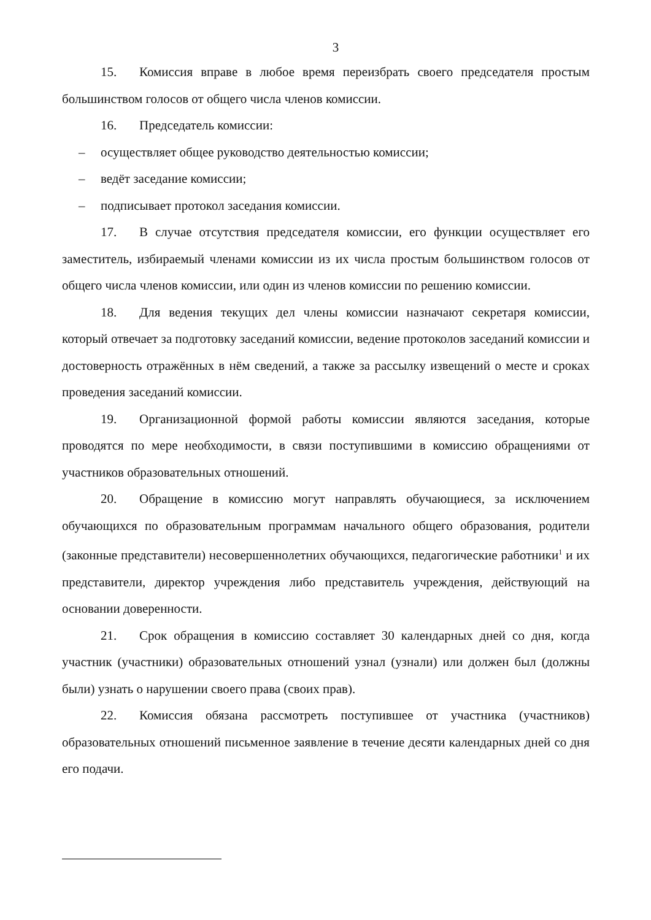3
15. Комиссия вправе в любое время переизбрать своего председателя простым большинством голосов от общего числа членов комиссии.
16. Председатель комиссии:
– осуществляет общее руководство деятельностью комиссии;
– ведёт заседание комиссии;
– подписывает протокол заседания комиссии.
17. В случае отсутствия председателя комиссии, его функции осуществляет его заместитель, избираемый членами комиссии из их числа простым большинством голосов от общего числа членов комиссии, или один из членов комиссии по решению комиссии.
18. Для ведения текущих дел члены комиссии назначают секретаря комиссии, который отвечает за подготовку заседаний комиссии, ведение протоколов заседаний комиссии и достоверность отражённых в нём сведений, а также за рассылку извещений о месте и сроках проведения заседаний комиссии.
19. Организационной формой работы комиссии являются заседания, которые проводятся по мере необходимости, в связи поступившими в комиссию обращениями от участников образовательных отношений.
20. Обращение в комиссию могут направлять обучающиеся, за исключением обучающихся по образовательным программам начального общего образования, родители (законные представители) несовершеннолетних обучающихся, педагогические работники<sup>1</sup> и их представители, директор учреждения либо представитель учреждения, действующий на основании доверенности.
21. Срок обращения в комиссию составляет 30 календарных дней со дня, когда участник (участники) образовательных отношений узнал (узнали) или должен был (должны были) узнать о нарушении своего права (своих прав).
22. Комиссия обязана рассмотреть поступившее от участника (участников) образовательных отношений письменное заявление в течение десяти календарных дней со дня его подачи.